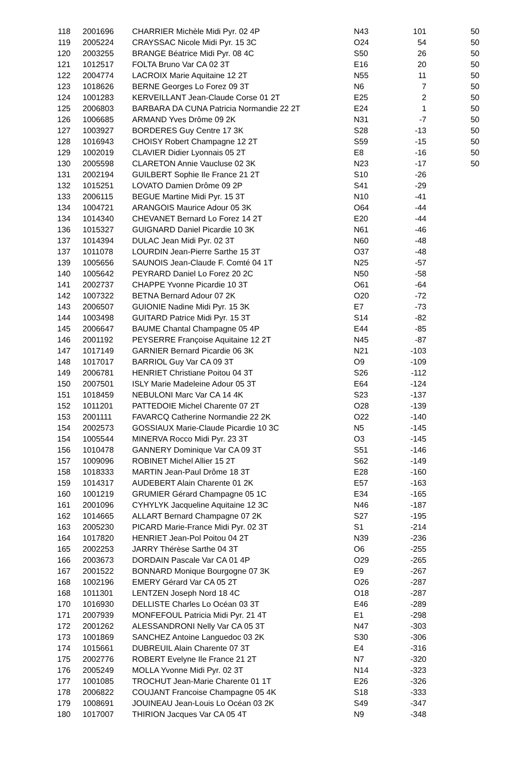| 118 | 2001696 | CHARRIER Michèle Midi Pyr. 02 4P | N43 | 101 | 50 |
| 119 | 2005224 | CRAYSSAC Nicole Midi Pyr. 15 3C | O24 | 54 | 50 |
| 120 | 2003255 | BRANGE Béatrice Midi Pyr. 08 4C | S50 | 26 | 50 |
| 121 | 1012517 | FOLTA Bruno Var CA 02 3T | E16 | 20 | 50 |
| 122 | 2004774 | LACROIX Marie Aquitaine 12 2T | N55 | 11 | 50 |
| 123 | 1018626 | BERNE Georges Lo Forez 09 3T | N6 | 7 | 50 |
| 124 | 1001283 | KERVEILLANT Jean-Claude Corse 01 2T | E25 | 2 | 50 |
| 125 | 2006803 | BARBARA DA CUNA Patricia Normandie 22 2T | E24 | 1 | 50 |
| 126 | 1006685 | ARMAND Yves Drôme 09 2K | N31 | -7 | 50 |
| 127 | 1003927 | BORDERES Guy Centre 17 3K | S28 | -13 | 50 |
| 128 | 1016943 | CHOISY Robert Champagne 12 2T | S59 | -15 | 50 |
| 129 | 1002019 | CLAVIER Didier Lyonnais 05 2T | E8 | -16 | 50 |
| 130 | 2005598 | CLARETON Annie Vaucluse 02 3K | N23 | -17 | 50 |
| 131 | 2002194 | GUILBERT Sophie Ile France 21 2T | S10 | -26 | |
| 132 | 1015251 | LOVATO Damien Drôme 09 2P | S41 | -29 | |
| 133 | 2006115 | BEGUE Martine Midi Pyr. 15 3T | N10 | -41 | |
| 134 | 1004721 | ARANGOIS Maurice Adour 05 3K | O64 | -44 | |
| 134 | 1014340 | CHEVANET Bernard Lo Forez 14 2T | E20 | -44 | |
| 136 | 1015327 | GUIGNARD Daniel Picardie 10 3K | N61 | -46 | |
| 137 | 1014394 | DULAC Jean Midi Pyr. 02 3T | N60 | -48 | |
| 137 | 1011078 | LOURDIN Jean-Pierre Sarthe 15 3T | O37 | -48 | |
| 139 | 1005656 | SAUNOIS Jean-Claude F. Comté 04 1T | N25 | -57 | |
| 140 | 1005642 | PEYRARD Daniel Lo Forez 20 2C | N50 | -58 | |
| 141 | 2002737 | CHAPPE Yvonne Picardie 10 3T | O61 | -64 | |
| 142 | 1007322 | BETNA Bernard Adour 07 2K | O20 | -72 | |
| 143 | 2006507 | GUIONIE Nadine Midi Pyr. 15 3K | E7 | -73 | |
| 144 | 1003498 | GUITARD Patrice Midi Pyr. 15 3T | S14 | -82 | |
| 145 | 2006647 | BAUME Chantal Champagne 05 4P | E44 | -85 | |
| 146 | 2001192 | PEYSERRE Françoise Aquitaine 12 2T | N45 | -87 | |
| 147 | 1017149 | GARNIER Bernard Picardie 06 3K | N21 | -103 | |
| 148 | 1017017 | BARRIOL Guy Var CA 09 3T | O9 | -109 | |
| 149 | 2006781 | HENRIET Christiane Poitou 04 3T | S26 | -112 | |
| 150 | 2007501 | ISLY Marie Madeleine Adour 05 3T | E64 | -124 | |
| 151 | 1018459 | NEBULONI Marc Var CA 14 4K | S23 | -137 | |
| 152 | 1011201 | PATTEDOIE Michel Charente 07 2T | O28 | -139 | |
| 153 | 2001111 | FAVARCQ Catherine Normandie 22 2K | O22 | -140 | |
| 154 | 2002573 | GOSSIAUX Marie-Claude Picardie 10 3C | N5 | -145 | |
| 154 | 1005544 | MINERVA Rocco Midi Pyr. 23 3T | O3 | -145 | |
| 156 | 1010478 | GANNERY Dominique Var CA 09 3T | S51 | -146 | |
| 157 | 1009096 | ROBINET Michel Allier 15 2T | S62 | -149 | |
| 158 | 1018333 | MARTIN Jean-Paul Drôme 18 3T | E28 | -160 | |
| 159 | 1014317 | AUDEBERT Alain Charente 01 2K | E57 | -163 | |
| 160 | 1001219 | GRUMIER Gérard Champagne 05 1C | E34 | -165 | |
| 161 | 2001096 | CYHYLYK Jacqueline Aquitaine 12 3C | N46 | -187 | |
| 162 | 1014665 | ALLART Bernard Champagne 07 2K | S27 | -195 | |
| 163 | 2005230 | PICARD Marie-France Midi Pyr. 02 3T | S1 | -214 | |
| 164 | 1017820 | HENRIET Jean-Pol Poitou 04 2T | N39 | -236 | |
| 165 | 2002253 | JARRY Thérèse Sarthe 04 3T | O6 | -255 | |
| 166 | 2003673 | DORDAIN Pascale Var CA 01 4P | O29 | -265 | |
| 167 | 2001522 | BONNARD Monique Bourgogne 07 3K | E9 | -267 | |
| 168 | 1002196 | EMERY Gérard Var CA 05 2T | O26 | -287 | |
| 168 | 1011301 | LENTZEN Joseph Nord 18 4C | O18 | -287 | |
| 170 | 1016930 | DELLISTE Charles Lo Océan 03 3T | E46 | -289 | |
| 171 | 2007939 | MONFEFOUL Patricia Midi Pyr. 21 4T | E1 | -298 | |
| 172 | 2001262 | ALESSANDRONI Nelly Var CA 05 3T | N47 | -303 | |
| 173 | 1001869 | SANCHEZ Antoine Languedoc 03 2K | S30 | -306 | |
| 174 | 1015661 | DUBREUIL Alain Charente 07 3T | E4 | -316 | |
| 175 | 2002776 | ROBERT Evelyne Ile France 21 2T | N7 | -320 | |
| 176 | 2005249 | MOLLA Yvonne Midi Pyr. 02 3T | N14 | -323 | |
| 177 | 1001085 | TROCHUT Jean-Marie Charente 01 1T | E26 | -326 | |
| 178 | 2006822 | COUJANT Francoise Champagne 05 4K | S18 | -333 | |
| 179 | 1008691 | JOUINEAU Jean-Louis Lo Océan 03 2K | S49 | -347 | |
| 180 | 1017007 | THIRION Jacques Var CA 05 4T | N9 | -348 | |